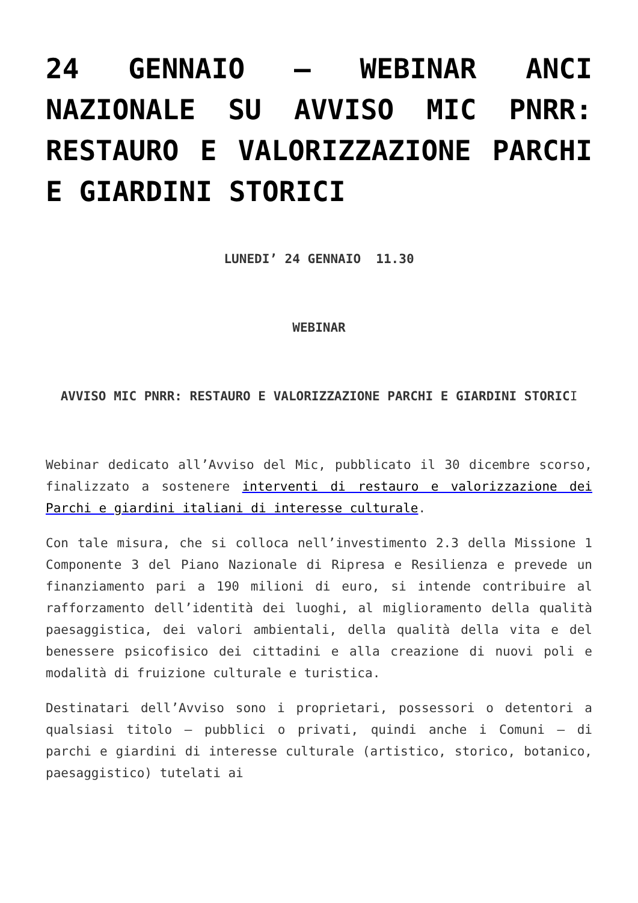24 GENNAIO – WEBINAR ANCI NAZIONALE SU AVVISO MIC PNRR: RESTAURO E VALORIZZAZIONE PARCHI E GIARDINI STORICI
LUNEDI’ 24 GENNAIO 11.30
WEBINAR
AVVISO MIC PNRR: RESTAURO E VALORIZZAZIONE PARCHI E GIARDINI STORICI
Webinar dedicato all’Avviso del Mic, pubblicato il 30 dicembre scorso, finalizzato a sostenere interventi di restauro e valorizzazione dei Parchi e giardini italiani di interesse culturale.
Con tale misura, che si colloca nell’investimento 2.3 della Missione 1 Componente 3 del Piano Nazionale di Ripresa e Resilienza e prevede un finanziamento pari a 190 milioni di euro, si intende contribuire al rafforzamento dell’identità dei luoghi, al miglioramento della qualità paesaggistica, dei valori ambientali, della qualità della vita e del benessere psicofisico dei cittadini e alla creazione di nuovi poli e modalità di fruizione culturale e turistica.
Destinatari dell’Avviso sono i proprietari, possessori o detentori a qualsiasi titolo – pubblici o privati, quindi anche i Comuni – di parchi e giardini di interesse culturale (artistico, storico, botanico, paesaggistico) tutelati ai